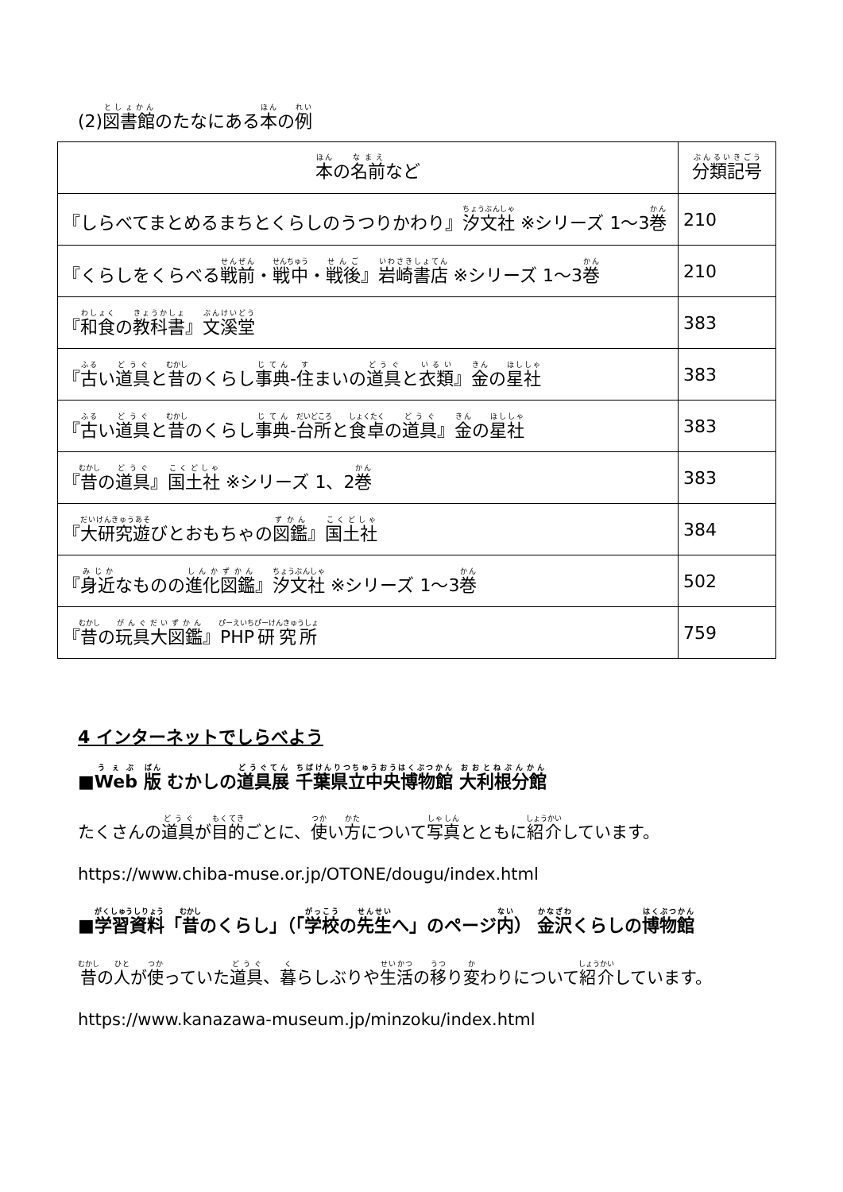(2)図書館のたなにある本の例
| 本 の 名前 など | 分類記号 |
| --- | --- |
| 『しらべてまとめるまちとくらしのうつりかわり』 汐文社 ※シリーズ 1～3 巻 | 210 |
| 『くらしをくらべる 戦前 ・ 戦中 ・ 戦後 』 岩崎書店 ※シリーズ 1～3 巻 | 210 |
| 『 和食 の 教科書 』 文溪堂 | 383 |
| 『 古 い 道具 と 昔 のくらし 事典 - 住 まいの 道具 と 衣類 』 金 の 星社 | 383 |
| 『 古 い 道具 と 昔 のくらし 事典 - 台所 と 食卓 の 道具 』 金 の 星社 | 383 |
| 『 昔 の 道具 』 国土社 ※シリーズ 1、2 巻 | 383 |
| 『 大研究遊 びとおもちゃの 図鑑 』 国土社 | 384 |
| 『 身近 なものの 進化図鑑 』 汐文社 ※シリーズ 1～3 巻 | 502 |
| 『 昔 の 玩具大図鑑 』 PHP研究所 | 759 |
4 インターネットでしらべよう
■Web 版 むかしの道具展 千葉県立中央博物館 大利根分館
たくさんの道具が目的ごとに、使い方について写真とともに紹介しています。
https://www.chiba-muse.or.jp/OTONE/dougu/index.html
■学習資料「昔のくらし」（「学校の先生へ」のページ内） 金沢くらしの博物館
昔の人が使っていた道具、暮らしぶりや生活の移り変わりについて紹介しています。
https://www.kanazawa-museum.jp/minzoku/index.html